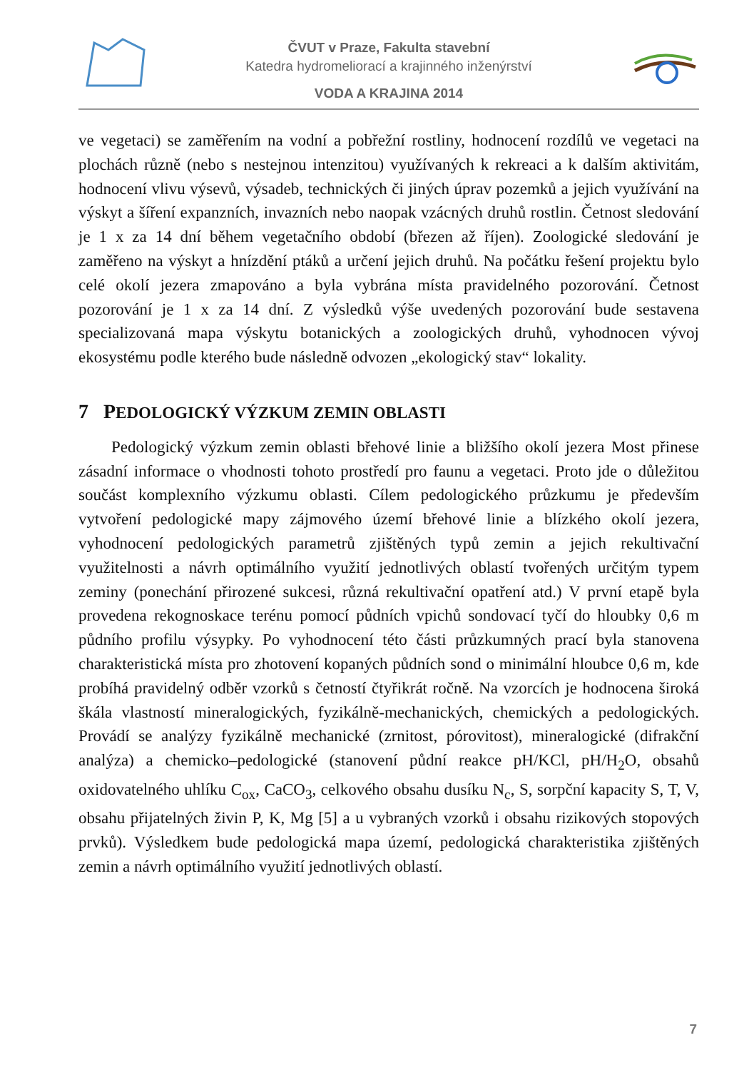ČVUT v Praze, Fakulta stavební
Katedra hydromeliorací a krajinného inženýrství
VODA A KRAJINA 2014
ve vegetaci) se zaměřením na vodní a pobřežní rostliny, hodnocení rozdílů ve vegetaci na plochách různě (nebo s nestejnou intenzitou) využívaných k rekreaci a k dalším aktivitám, hodnocení vlivu výsevů, výsadeb, technických či jiných úprav pozemků a jejich využívání na výskyt a šíření expanzních, invazních nebo naopak vzácných druhů rostlin. Četnost sledování je 1 x za 14 dní během vegetačního období (březen až říjen). Zoologické sledování je zaměřeno na výskyt a hnízdění ptáků a určení jejich druhů. Na počátku řešení projektu bylo celé okolí jezera zmapováno a byla vybrána místa pravidelného pozorování. Četnost pozorování je 1 x za 14 dní. Z výsledků výše uvedených pozorování bude sestavena specializovaná mapa výskytu botanických a zoologických druhů, vyhodnocen vývoj ekosystému podle kterého bude následně odvozen „ekologický stav“ lokality.
7 PEDOLOGICKÝ VÝZKUM ZEMIN OBLASTI
Pedologický výzkum zemin oblasti břehové linie a bližšího okolí jezera Most přinese zásadní informace o vhodnosti tohoto prostředí pro faunu a vegetaci. Proto jde o důležitou součást komplexního výzkumu oblasti. Cílem pedologického průzkumu je především vytvoření pedologické mapy zájmového území břehové linie a blízkého okolí jezera, vyhodnocení pedologických parametrů zjištěných typů zemin a jejich rekultivační využitelnosti a návrh optimálního využití jednotlivých oblastí tvořených určitým typem zeminy (ponechání přirozené sukcesi, různá rekultivační opatření atd.) V první etapě byla provedena rekognoskace terénu pomocí půdních vpichů sondovací tyčí do hloubky 0,6 m půdního profilu výsypky. Po vyhodnocení této části průzkumných prací byla stanovena charakteristická místa pro zhotovení kopaných půdních sond o minimální hloubce 0,6 m, kde probíhá pravidelný odběr vzorků s četností čtyřikrát ročně. Na vzorcích je hodnocena široká škála vlastností mineralogických, fyzikálně-mechanických, chemických a pedologických. Provádí se analýzy fyzikálně mechanické (zrnitost, pórovitost), mineralogické (difrakční analýza) a chemicko–pedologické (stanovení půdní reakce pH/KCl, pH/H<sub>2</sub>O, obsahů oxidovatelného uhlíku C<sub>ox</sub>, CaCO<sub>3</sub>, celkového obsahu dusíku N<sub>c</sub>, S, sorpční kapacity S, T, V, obsahu přijatelných živin P, K, Mg [5] a u vybraných vzorků i obsahu rizikových stopových prvků). Výsledkem bude pedologická mapa území, pedologická charakteristika zjištěných zemin a návrh optimálního využití jednotlivých oblastí.
7